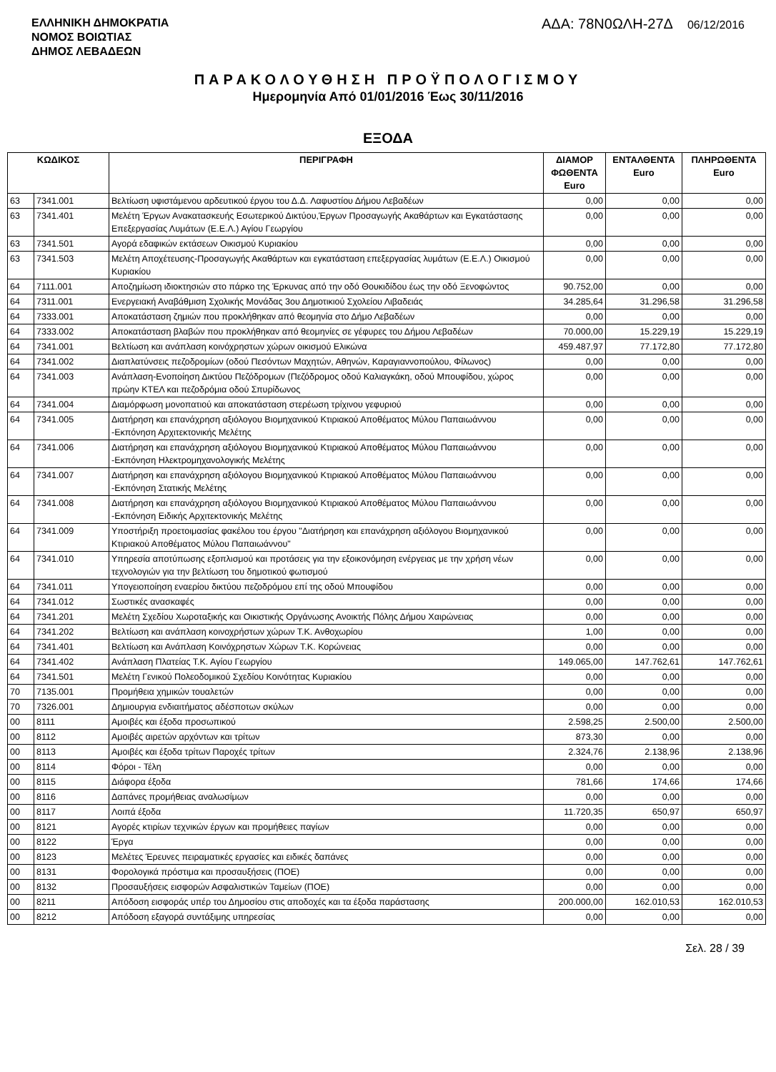ΕΛΛΗΝΙΚΗ ΔΗΜΟΚΡΑΤΙΑ
ΝΟΜΟΣ ΒΟΙΩΤΙΑΣ
ΔΗΜΟΣ ΛΕΒΑΔΕΩΝ
ΑΔΑ: 78Ν0ΩΛΗ-27Δ 06/12/2016
ΠΑΡΑΚΟΛΟΥΘΗΣΗ ΠΡΟΫΠΟΛΟΓΙΣΜΟΥ
Ημερομηνία Από 01/01/2016 Έως 30/11/2016
ΕΞΟΔΑ
| ΚΩΔΙΚΟΣ | | ΠΕΡΙΓΡΑΦΗ | ΔΙΑΜΟΡ ΦΩΘΕΝΤΑ Euro | ΕΝΤΑΛΘΕΝΤΑ Euro | ΠΛΗΡΩΘΕΝΤΑ Euro |
| --- | --- | --- | --- | --- | --- |
| 63 | 7341.001 | Βελτίωση υφιστάμενου αρδευτικού έργου του Δ.Δ. Λαφυστίου Δήμου Λεβαδέων | 0,00 | 0,00 | 0,00 |
| 63 | 7341.401 | Μελέτη Έργων Ανακατασκευής Εσωτερικού Δικτύου,Έργων Προσαγωγής Ακαθάρτων και Εγκατάστασης Επεξεργασίας Λυμάτων (Ε.Ε.Λ.) Αγίου Γεωργίου | 0,00 | 0,00 | 0,00 |
| 63 | 7341.501 | Αγορά εδαφικών εκτάσεων Οικισμού Κυριακίου | 0,00 | 0,00 | 0,00 |
| 63 | 7341.503 | Μελέτη Αποχέτευσης-Προσαγωγής Ακαθάρτων και εγκατάσταση επεξεργασίας λυμάτων (Ε.Ε.Λ.) Οικισμού Κυριακίου | 0,00 | 0,00 | 0,00 |
| 64 | 7111.001 | Αποζημίωση ιδιοκτησιών στο πάρκο της Έρκυνας από την οδό Θουκιδίδου έως την οδό Ξενοφώντος | 90.752,00 | 0,00 | 0,00 |
| 64 | 7311.001 | Ενεργειακή Αναβάθμιση Σχολικής Μονάδας 3ου Δημοτικιού Σχολείου Λιβαδειάς | 34.285,64 | 31.296,58 | 31.296,58 |
| 64 | 7333.001 | Αποκατάσταση ζημιών που προκλήθηκαν από θεομηνία στο Δήμο Λεβαδέων | 0,00 | 0,00 | 0,00 |
| 64 | 7333.002 | Αποκατάσταση βλαβών που προκλήθηκαν από θεομηνίες σε γέφυρες του Δήμου Λεβαδέων | 70.000,00 | 15.229,19 | 15.229,19 |
| 64 | 7341.001 | Βελτίωση και ανάπλαση κοινόχρηστων χώρων οικισμού Ελικώνα | 459.487,97 | 77.172,80 | 77.172,80 |
| 64 | 7341.002 | Διαπλατύνσεις πεζοδρομίων (οδού Πεσόντων Μαχητών, Αθηνών, Καραγιαννοπούλου, Φίλωνος) | 0,00 | 0,00 | 0,00 |
| 64 | 7341.003 | Ανάπλαση-Ενοποίηση Δικτύου Πεζόδρομων (Πεζόδρομος οδού Καλιαγκάκη, οδού Μπουφίδου, χώρος πρώην ΚΤΕΛ και πεζοδρόμια οδού Σπυρίδωνος | 0,00 | 0,00 | 0,00 |
| 64 | 7341.004 | Διαμόρφωση μονοπατιού και αποκατάσταση στερέωση τρίχινου γεφυριού | 0,00 | 0,00 | 0,00 |
| 64 | 7341.005 | Διατήρηση και επανάχρηση αξιόλογου Βιομηχανικού Κτιριακού Αποθέματος Μύλου Παπαιωάννου -Εκπόνηση Αρχιτεκτονικής Μελέτης | 0,00 | 0,00 | 0,00 |
| 64 | 7341.006 | Διατήρηση και επανάχρηση αξιόλογου Βιομηχανικού Κτιριακού Αποθέματος Μύλου Παπαιωάννου -Εκπόνηση Ηλεκτρομηχανολογικής Μελέτης | 0,00 | 0,00 | 0,00 |
| 64 | 7341.007 | Διατήρηση και επανάχρηση αξιόλογου Βιομηχανικού Κτιριακού Αποθέματος Μύλου Παπαιωάννου -Εκπόνηση Στατικής Μελέτης | 0,00 | 0,00 | 0,00 |
| 64 | 7341.008 | Διατήρηση και επανάχρηση αξιόλογου Βιομηχανικού Κτιριακού Αποθέματος Μύλου Παπαιωάννου -Εκπόνηση Ειδικής Αρχιτεκτονικής Μελέτης | 0,00 | 0,00 | 0,00 |
| 64 | 7341.009 | Υποστήριξη προετοιμασίας φακέλου του έργου "Διατήρηση και επανάχρηση αξιόλογου Βιομηχανικού Κτιριακού Αποθέματος Μύλου Παπαιωάννου" | 0,00 | 0,00 | 0,00 |
| 64 | 7341.010 | Υπηρεσία αποτύπωσης εξοπλισμού και προτάσεις για την εξοικονόμηση ενέργειας με την χρήση νέων τεχνολογιών για την βελτίωση του δημοτικού φωτισμού | 0,00 | 0,00 | 0,00 |
| 64 | 7341.011 | Υπογειοποίηση εναερίου δικτύου πεζοδρόμου επί της οδού Μπουφίδου | 0,00 | 0,00 | 0,00 |
| 64 | 7341.012 | Σωστικές ανασκαφές | 0,00 | 0,00 | 0,00 |
| 64 | 7341.201 | Μελέτη Σχεδίου Χωροταξικής και Οικιστικής Οργάνωσης Ανοικτής Πόλης Δήμου Χαιρώνειας | 0,00 | 0,00 | 0,00 |
| 64 | 7341.202 | Βελτίωση και ανάπλαση κοινοχρήστων χώρων Τ.Κ. Ανθοχωρίου | 1,00 | 0,00 | 0,00 |
| 64 | 7341.401 | Βελτίωση και Ανάπλαση Κοινόχρηστων Χώρων Τ.Κ. Κορώνειας | 0,00 | 0,00 | 0,00 |
| 64 | 7341.402 | Ανάπλαση Πλατείας Τ.Κ. Αγίου Γεωργίου | 149.065,00 | 147.762,61 | 147.762,61 |
| 64 | 7341.501 | Μελέτη Γενικού Πολεοδομικού Σχεδίου Κοινότητας Κυριακίου | 0,00 | 0,00 | 0,00 |
| 70 | 7135.001 | Προμήθεια χημικών τουαλετών | 0,00 | 0,00 | 0,00 |
| 70 | 7326.001 | Δημιουργια ενδιαιτήματος αδέσποτων σκύλων | 0,00 | 0,00 | 0,00 |
| 00 | 8111 | Αμοιβές και έξοδα προσωπικού | 2.598,25 | 2.500,00 | 2.500,00 |
| 00 | 8112 | Αμοιβές αιρετών αρχόντων και τρίτων | 873,30 | 0,00 | 0,00 |
| 00 | 8113 | Αμοιβές και έξοδα τρίτων Παροχές τρίτων | 2.324,76 | 2.138,96 | 2.138,96 |
| 00 | 8114 | Φόροι - Τέλη | 0,00 | 0,00 | 0,00 |
| 00 | 8115 | Διάφορα έξοδα | 781,66 | 174,66 | 174,66 |
| 00 | 8116 | Δαπάνες προμήθειας αναλωσίμων | 0,00 | 0,00 | 0,00 |
| 00 | 8117 | Λοιπά έξοδα | 11.720,35 | 650,97 | 650,97 |
| 00 | 8121 | Αγορές κτιρίων τεχνικών έργων και προμήθειες παγίων | 0,00 | 0,00 | 0,00 |
| 00 | 8122 | Έργα | 0,00 | 0,00 | 0,00 |
| 00 | 8123 | Μελέτες Έρευνες πειραματικές εργασίες και ειδικές δαπάνες | 0,00 | 0,00 | 0,00 |
| 00 | 8131 | Φορολογικά πρόστιμα και προσαυξήσεις (ΠΟΕ) | 0,00 | 0,00 | 0,00 |
| 00 | 8132 | Προσαυξήσεις εισφορών Ασφαλιστικών Ταμείων (ΠΟΕ) | 0,00 | 0,00 | 0,00 |
| 00 | 8211 | Απόδοση εισφοράς υπέρ του Δημοσίου στις αποδοχές και τα έξοδα παράστασης | 200.000,00 | 162.010,53 | 162.010,53 |
| 00 | 8212 | Απόδοση εξαγορά συντάξιμης υπηρεσίας | 0,00 | 0,00 | 0,00 |
Σελ. 28 / 39